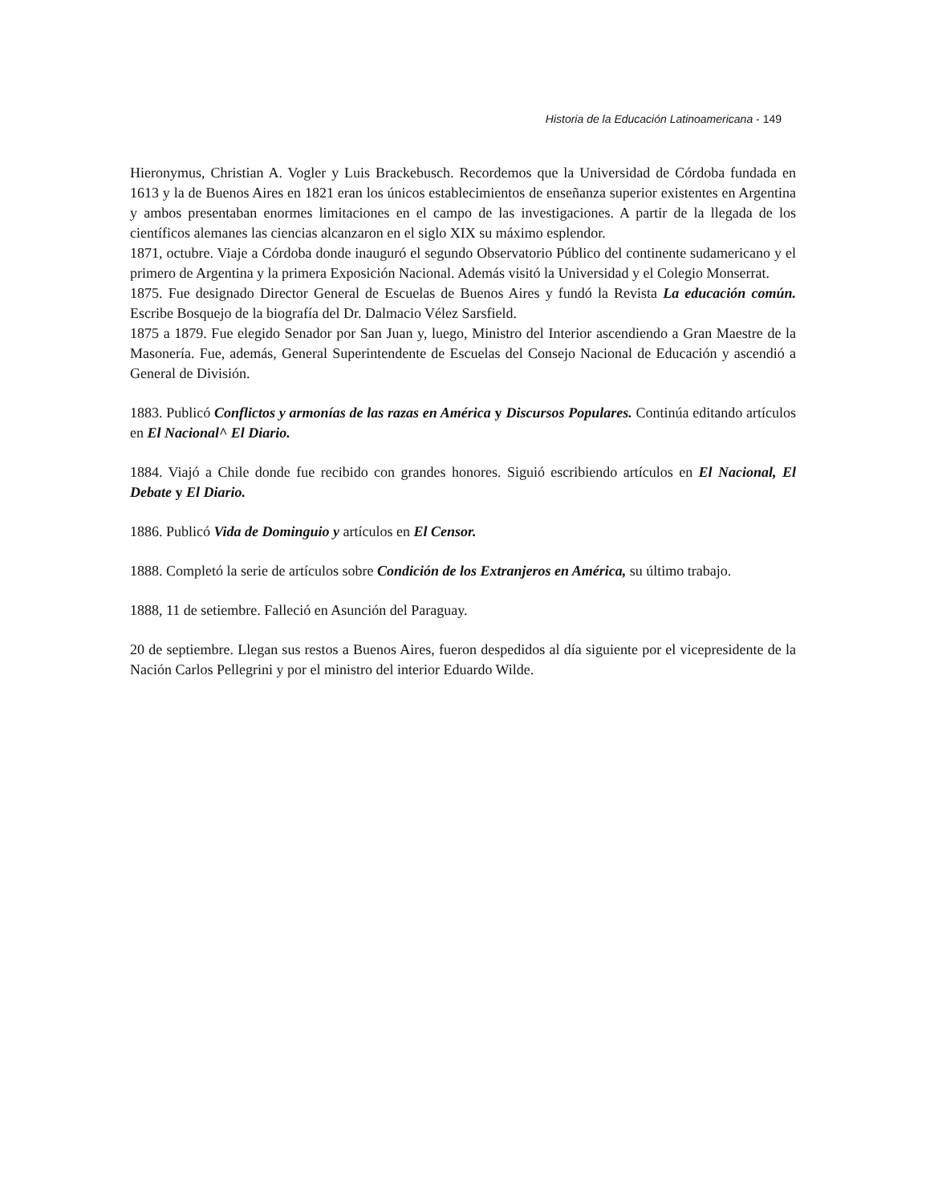Historia de la Educación Latinoamericana - 149
Hieronymus, Christian A. Vogler y Luis Brackebusch. Recordemos que la Universidad de Córdoba fundada en 1613 y la de Buenos Aires en 1821 eran los únicos establecimientos de enseñanza superior existentes en Argentina y ambos presentaban enormes limitaciones en el campo de las investigaciones. A partir de la llegada de los científicos alemanes las ciencias alcanzaron en el siglo XIX su máximo esplendor.
1871, octubre. Viaje a Córdoba donde inauguró el segundo Observatorio Público del continente sudamericano y el primero de Argentina y la primera Exposición Nacional. Además visitó la Universidad y el Colegio Monserrat.
1875. Fue designado Director General de Escuelas de Buenos Aires y fundó la Revista La educación común. Escribe Bosquejo de la biografía del Dr. Dalmacio Vélez Sarsfield.
1875 a 1879. Fue elegido Senador por San Juan y, luego, Ministro del Interior ascendiendo a Gran Maestre de la Masonería. Fue, además, General Superintendente de Escuelas del Consejo Nacional de Educación y ascendió a General de División.
1883. Publicó Conflictos y armonías de las razas en América y Discursos Populares. Continúa editando artículos en El Nacional^ El Diario.
1884. Viajó a Chile donde fue recibido con grandes honores. Siguió escribiendo artículos en El Nacional, El Debate y El Diario.
1886. Publicó Vida de Dominguio y artículos en El Censor.
1888. Completó la serie de artículos sobre Condición de los Extranjeros en América, su último trabajo.
1888, 11 de setiembre. Falleció en Asunción del Paraguay.
20 de septiembre. Llegan sus restos a Buenos Aires, fueron despedidos al día siguiente por el vicepresidente de la Nación Carlos Pellegrini y por el ministro del interior Eduardo Wilde.